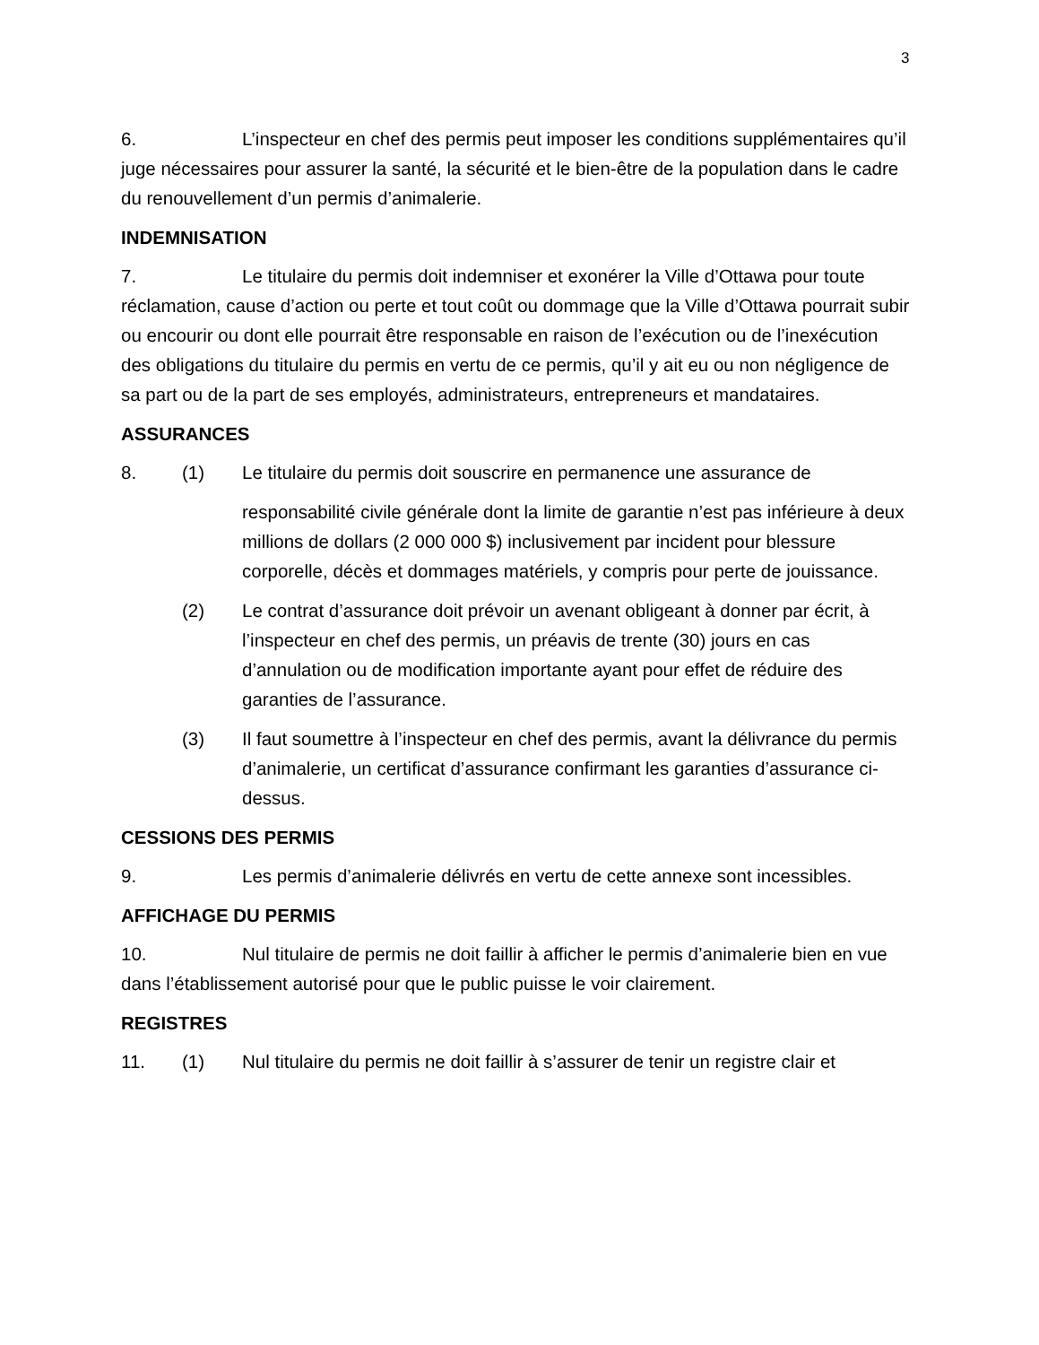3
6. L’inspecteur en chef des permis peut imposer les conditions supplémentaires qu’il juge nécessaires pour assurer la santé, la sécurité et le bien-être de la population dans le cadre du renouvellement d’un permis d’animalerie.
INDEMNISATION
7. Le titulaire du permis doit indemniser et exonérer la Ville d’Ottawa pour toute réclamation, cause d’action ou perte et tout coût ou dommage que la Ville d’Ottawa pourrait subir ou encourir ou dont elle pourrait être responsable en raison de l’exécution ou de l’inexécution des obligations du titulaire du permis en vertu de ce permis, qu’il y ait eu ou non négligence de sa part ou de la part de ses employés, administrateurs, entrepreneurs et mandataires.
ASSURANCES
8. (1) Le titulaire du permis doit souscrire en permanence une assurance de
responsabilité civile générale dont la limite de garantie n’est pas inférieure à deux millions de dollars (2 000 000 $) inclusivement par incident pour blessure corporelle, décès et dommages matériels, y compris pour perte de jouissance.
(2) Le contrat d’assurance doit prévoir un avenant obligeant à donner par écrit, à l’inspecteur en chef des permis, un préavis de trente (30) jours en cas d’annulation ou de modification importante ayant pour effet de réduire des garanties de l’assurance.
(3) Il faut soumettre à l’inspecteur en chef des permis, avant la délivrance du permis d’animalerie, un certificat d’assurance confirmant les garanties d’assurance ci-dessus.
CESSIONS DES PERMIS
9. Les permis d’animalerie délivrés en vertu de cette annexe sont incessibles.
AFFICHAGE DU PERMIS
10. Nul titulaire de permis ne doit faillir à afficher le permis d’animalerie bien en vue dans l’établissement autorisé pour que le public puisse le voir clairement.
REGISTRES
11. (1) Nul titulaire du permis ne doit faillir à s’assurer de tenir un registre clair et